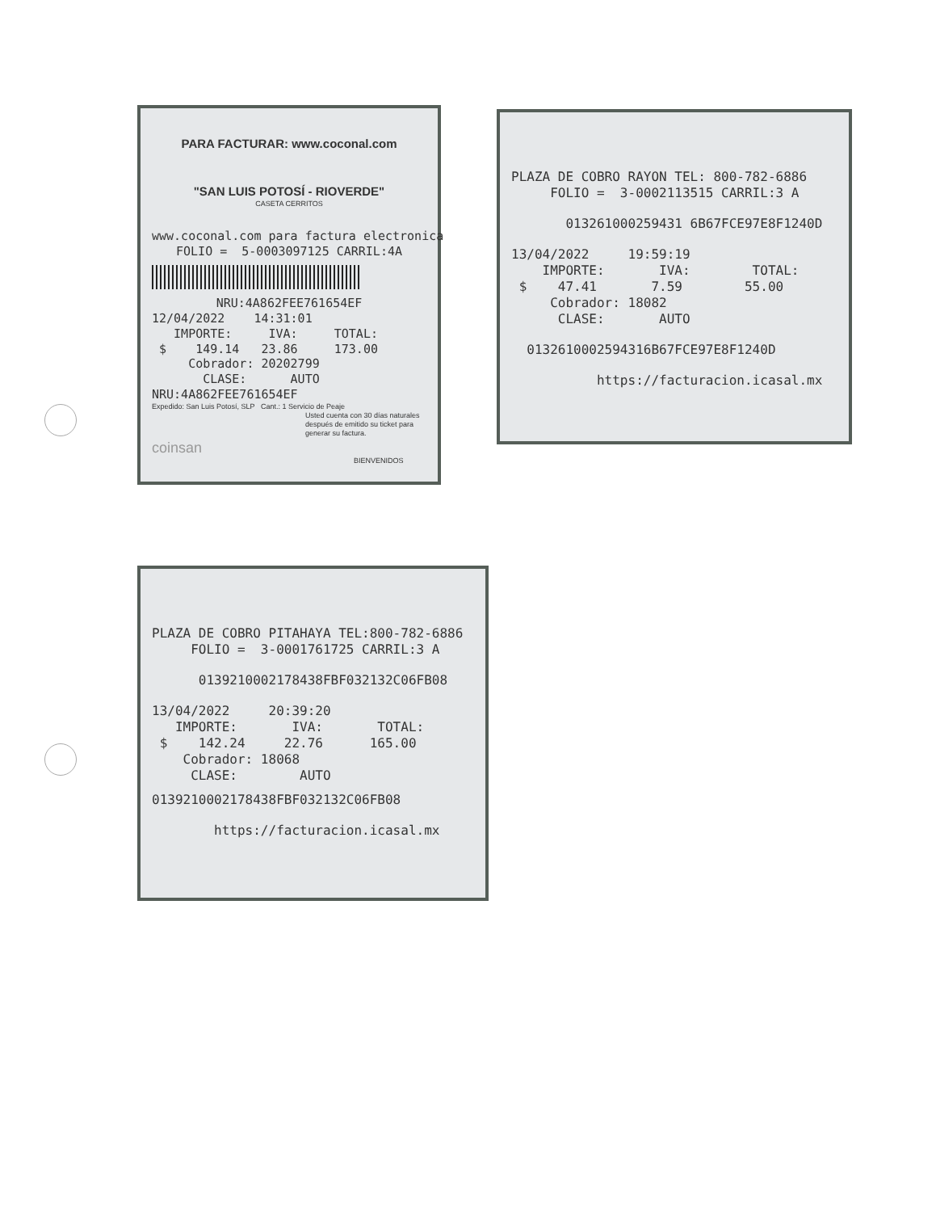PARA FACTURAR: www.coconal.com
"SAN LUIS POTOSÍ - RIOVERDE"
CASETA CERRITOS
www.coconal.com para factura electronica
FOLIO = 5-0003097125 CARRIL:4A
NRU:4A862FEE761654EF
12/04/2022 14:31:01
IMPORTE: IVA: TOTAL:
$ 149.14 23.86 173.00
Cobrador: 20202799
CLASE: AUTO
NRU:4A862FEE761654EF
Expedido: San Luis Potosí, SLP Cant.: 1 Servicio de Peaje
Usted cuenta con 30 días naturales después de emitido su ticket para generar su factura.
coinsan
BIENVENIDOS
PLAZA DE COBRO RAYON TEL: 800-782-6886
FOLIO = 3-0002113515 CARRIL:3 A
013261000259431 6B67FCE97E8F1240D
13/04/2022 19:59:19
IMPORTE: IVA: TOTAL:
$ 47.41 7.59 55.00
Cobrador: 18082
CLASE: AUTO
0132610002594316B67FCE97E8F1240D
https://facturacion.icasal.mx
PLAZA DE COBRO PITAHAYA TEL:800-782-6886
FOLIO = 3-0001761725 CARRIL:3 A
0139210002178438FBF032132C06FB08
13/04/2022 20:39:20
IMPORTE: IVA: TOTAL:
$ 142.24 22.76 165.00
Cobrador: 18068
CLASE: AUTO
0139210002178438FBF032132C06FB08
https://facturacion.icasal.mx